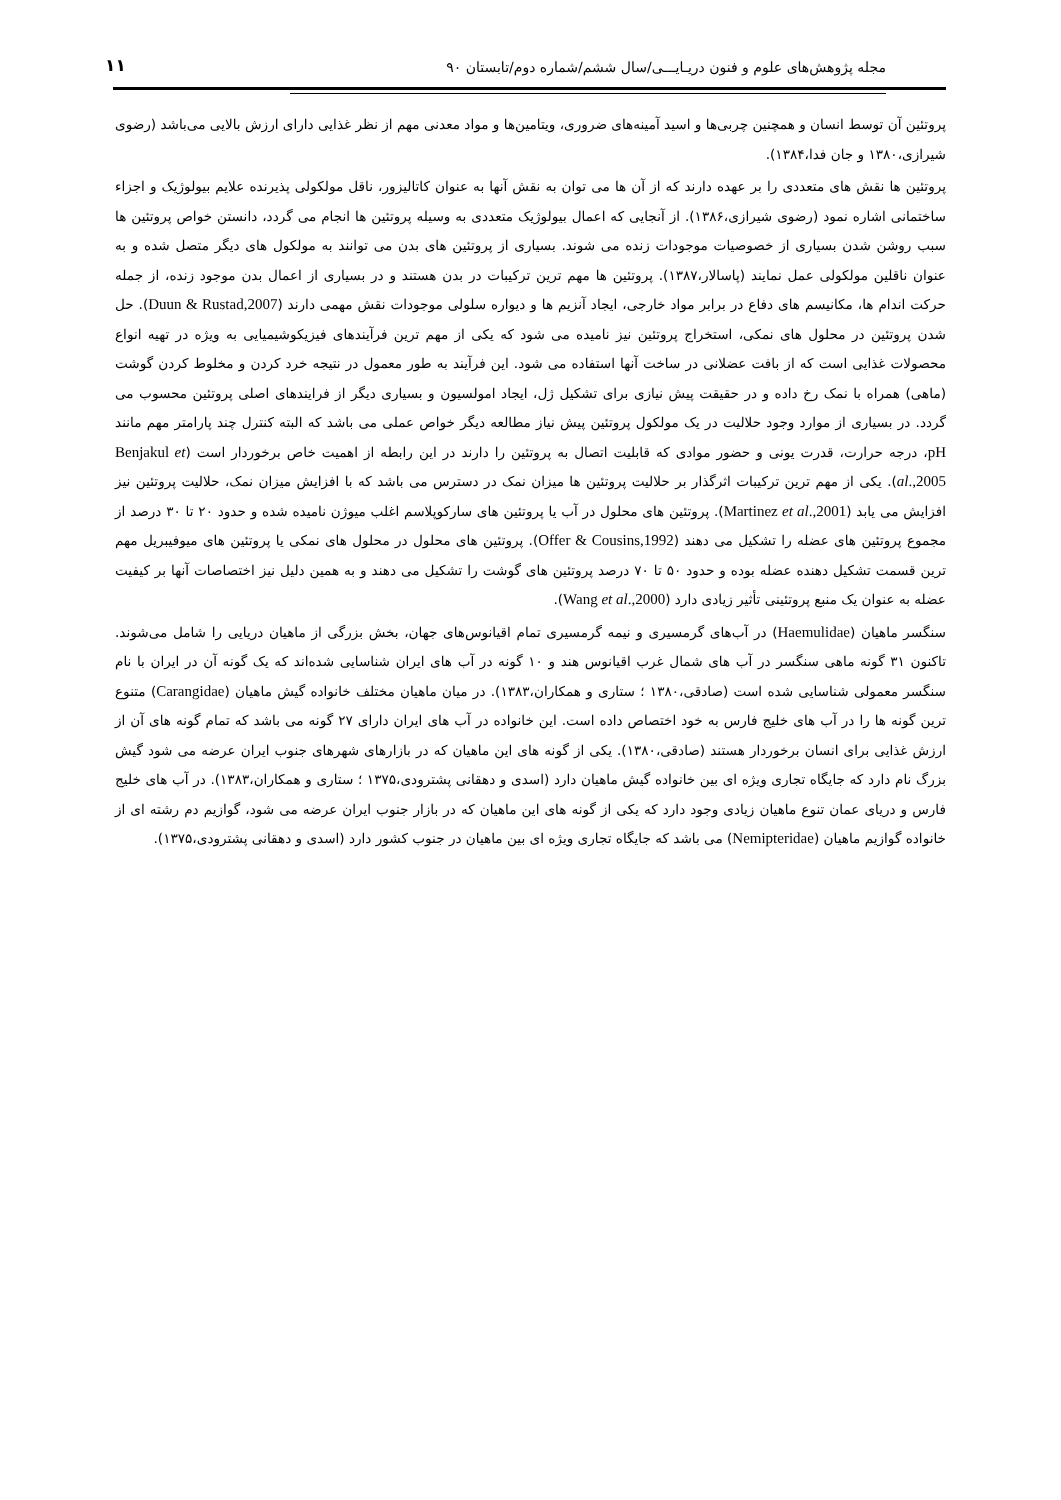مجله پژوهش‌های علوم و فنون دریـایـــی/سال ششم/شماره دوم/تابستان ۹۰ ۱۱
پروتئین آن توسط انسان و همچنین چربی‌ها و اسید آمینه‌های ضروری، ویتامین‌ها و مواد معدنی مهم از نظر غذایی دارای ارزش بالایی می‌باشد (رضوی شیرازی،۱۳۸۰ و جان فدا،۱۳۸۴).
پروتئین ها نقش های متعددی را بر عهده دارند که از آن ها می توان به نقش آنها به عنوان کاتالیزور، ناقل مولکولی پذیرنده علایم بیولوژیک و اجزاء ساختمانی اشاره نمود (رضوی شیرازی،۱۳۸۶). از آنجایی که اعمال بیولوژیک متعددی به وسیله پروتئین ها انجام می گردد، دانستن خواص پروتئین ها سبب روشن شدن بسیاری از خصوصیات موجودات زنده می شوند. بسیاری از پروتئین های بدن می توانند به مولکول های دیگر متصل شده و به عنوان ناقلین مولکولی عمل نمایند (پاسالار،۱۳۸۷). پروتئین ها مهم ترین ترکیبات در بدن هستند و در بسیاری از اعمال بدن موجود زنده، از جمله حرکت اندام ها، مکانیسم های دفاع در برابر مواد خارجی، ایجاد آنزیم ها و دیواره سلولی موجودات نقش مهمی دارند (Duun & Rustad,2007). حل شدن پروتئین در محلول های نمکی، استخراج پروتئین نیز نامیده می شود که یکی از مهم ترین فرآیندهای فیزیکوشیمیایی به ویژه در تهیه انواع محصولات غذایی است که از بافت عضلانی در ساخت آنها استفاده می شود. این فرآیند به طور معمول در نتیجه خرد کردن و مخلوط کردن گوشت (ماهی) همراه با نمک رخ داده و در حقیقت پیش نیازی برای تشکیل ژل، ایجاد امولسیون و بسیاری دیگر از فرایندهای اصلی پروتئین محسوب می گردد. در بسیاری از موارد وجود حلالیت در یک مولکول پروتئین پیش نیاز مطالعه دیگر خواص عملی می باشد که البته کنترل چند پارامتر مهم مانند pH، درجه حرارت، قدرت یونی و حضور موادی که قابلیت اتصال به پروتئین را دارند در این رابطه از اهمیت خاص برخوردار است (Benjakul et al.,2005). یکی از مهم ترین ترکیبات اثرگذار بر حلالیت پروتئین ها میزان نمک در دسترس می باشد که با افزایش میزان نمک، حلالیت پروتئین نیز افزایش می یابد (Martinez et al.,2001). پروتئین های محلول در آب یا پروتئین های سارکوپلاسم اغلب میوژن نامیده شده و حدود ۲۰ تا ۳۰ درصد از مجموع پروتئین های عضله را تشکیل می دهند (Offer & Cousins,1992). پروتئین های محلول در محلول های نمکی یا پروتئین های میوفیبریل مهم ترین قسمت تشکیل دهنده عضله بوده و حدود ۵۰ تا ۷۰ درصد پروتئین های گوشت را تشکیل می دهند و به همین دلیل نیز اختصاصات آنها بر کیفیت عضله به عنوان یک منبع پروتئینی تأثیر زیادی دارد (Wang et al.,2000).
سنگسر ماهیان (Haemulidae) در آب‌های گرمسیری و نیمه گرمسیری تمام اقیانوس‌های جهان، بخش بزرگی از ماهیان دریایی را شامل می‌شوند. تاکنون ۳۱ گونه ماهی سنگسر در آب های شمال غرب اقیانوس هند و ۱۰ گونه در آب های ایران شناسایی شده‌اند که یک گونه آن در ایران با نام سنگسر معمولی شناسایی شده است (صادقی،۱۳۸۰ ؛ ستاری و همکاران،۱۳۸۳). در میان ماهیان مختلف خانواده گیش ماهیان (Carangidae) متنوع ترین گونه ها را در آب های خلیج فارس به خود اختصاص داده است. این خانواده در آب های ایران دارای ۲۷ گونه می باشد که تمام گونه های آن از ارزش غذایی برای انسان برخوردار هستند (صادقی،۱۳۸۰). یکی از گونه های این ماهیان که در بازارهای شهرهای جنوب ایران عرضه می شود گیش بزرگ نام دارد که جایگاه تجاری ویژه ای بین خانواده گیش ماهیان دارد (اسدی و دهقانی پشترودی،۱۳۷۵ ؛ ستاری و همکاران،۱۳۸۳). در آب های خلیج فارس و دریای عمان تنوع ماهیان زیادی وجود دارد که یکی از گونه های این ماهیان که در بازار جنوب ایران عرضه می شود، گوازیم دم رشته ای از خانواده گوازیم ماهیان (Nemipteridae) می باشد که جایگاه تجاری ویژه ای بین ماهیان در جنوب کشور دارد (اسدی و دهقانی پشترودی،۱۳۷۵).